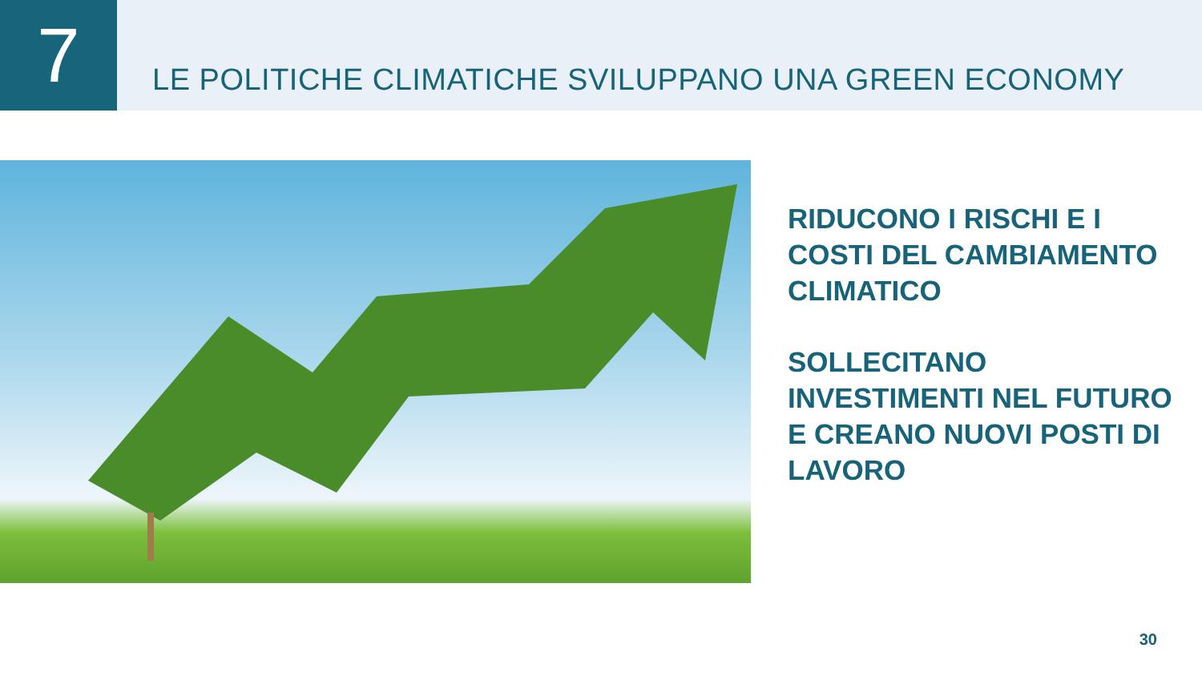7
LE POLITICHE CLIMATICHE SVILUPPANO UNA GREEN ECONOMY
RIDUCONO I RISCHI E I
COSTI DEL CAMBIAMENTO
CLIMATICO
SOLLECITANO
INVESTIMENTI NEL FUTURO
E CREANO NUOVI POSTI DI
LAVORO
30